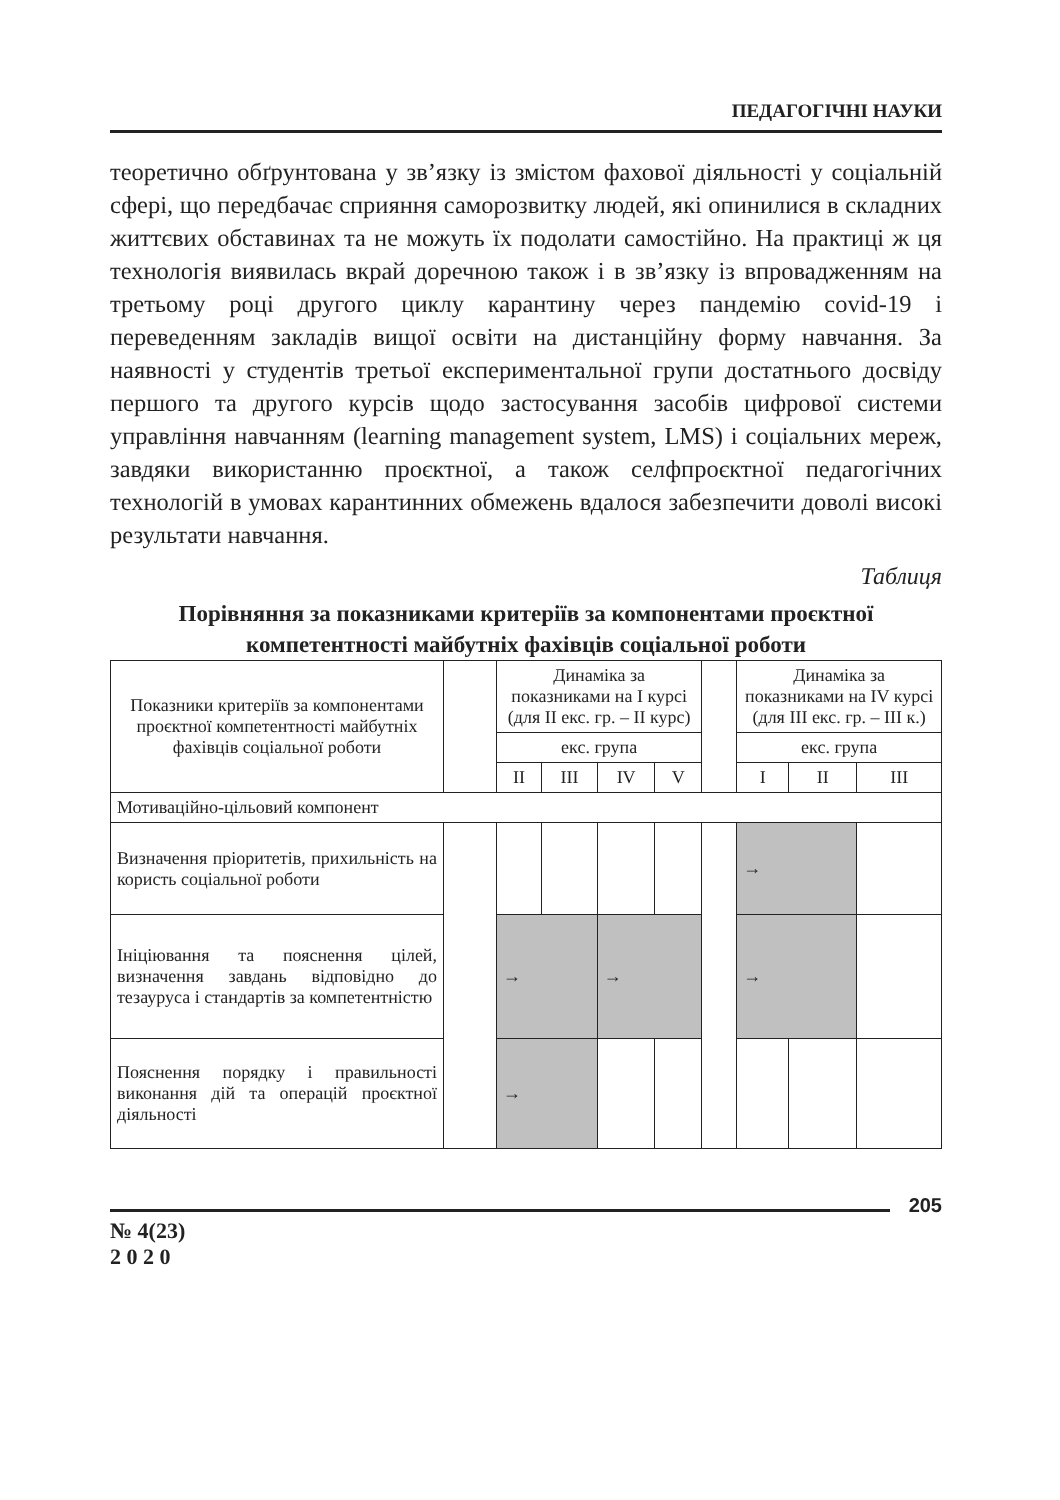ПЕДАГОГІЧНІ НАУКИ
теоретично обґрунтована у зв’язку із змістом фахової діяльності у соціальній сфері, що передбачає сприяння саморозвитку людей, які опинилися в складних життєвих обставинах та не можуть їх подолати самостійно. На практиці ж ця технологія виявилась вкрай доречною також і в зв’язку із впровадженням на третьому році другого циклу карантину через пандемію covid-19 і переведенням закладів вищої освіти на дистанційну форму навчання. За наявності у студентів третьої експериментальної групи достатнього досвіду першого та другого курсів щодо застосування засобів цифрової системи управління навчанням (learning management system, LMS) і соціальних мереж, завдяки використанню проєктної, а також селфпроєктної педагогічних технологій в умовах карантинних обмежень вдалося забезпечити доволі високі результати навчання.
Таблиця
Порівняння за показниками критеріїв за компонентами проєктної компетентності майбутніх фахівців соціальної роботи
| Показники критеріїв за компонентами проєктної компетентності майбутніх фахівців соціальної роботи | | Динаміка за показниками на І курсі (для ІІ екс. гр. – ІІ курс) | | | | | Динаміка за показниками на ІV курсі (для ІІІ екс. гр. – ІІІ к.) | | |
| --- | --- | --- | --- | --- | --- | --- | --- | --- | --- |
| | | екс. група | | | | | екс. група | | |
| | | ІІ | ІІІ | ІV | V | | І | ІІ | ІІІ |
| Мотиваційно-цільовий компонент | | | | | | | | | |
| Визначення пріоритетів, прихильність на користь соціальної роботи | | | | | | | → | | |
| Ініціювання та пояснення цілей, визначення завдань відповідно до тезауруса і стандартів за компетентністю | | → | | → | | | → | | |
| Пояснення порядку і правильності виконання дій та операцій проєктної діяльності | | → | | | | | | | |
205
№ 4(23)
2 0 2 0